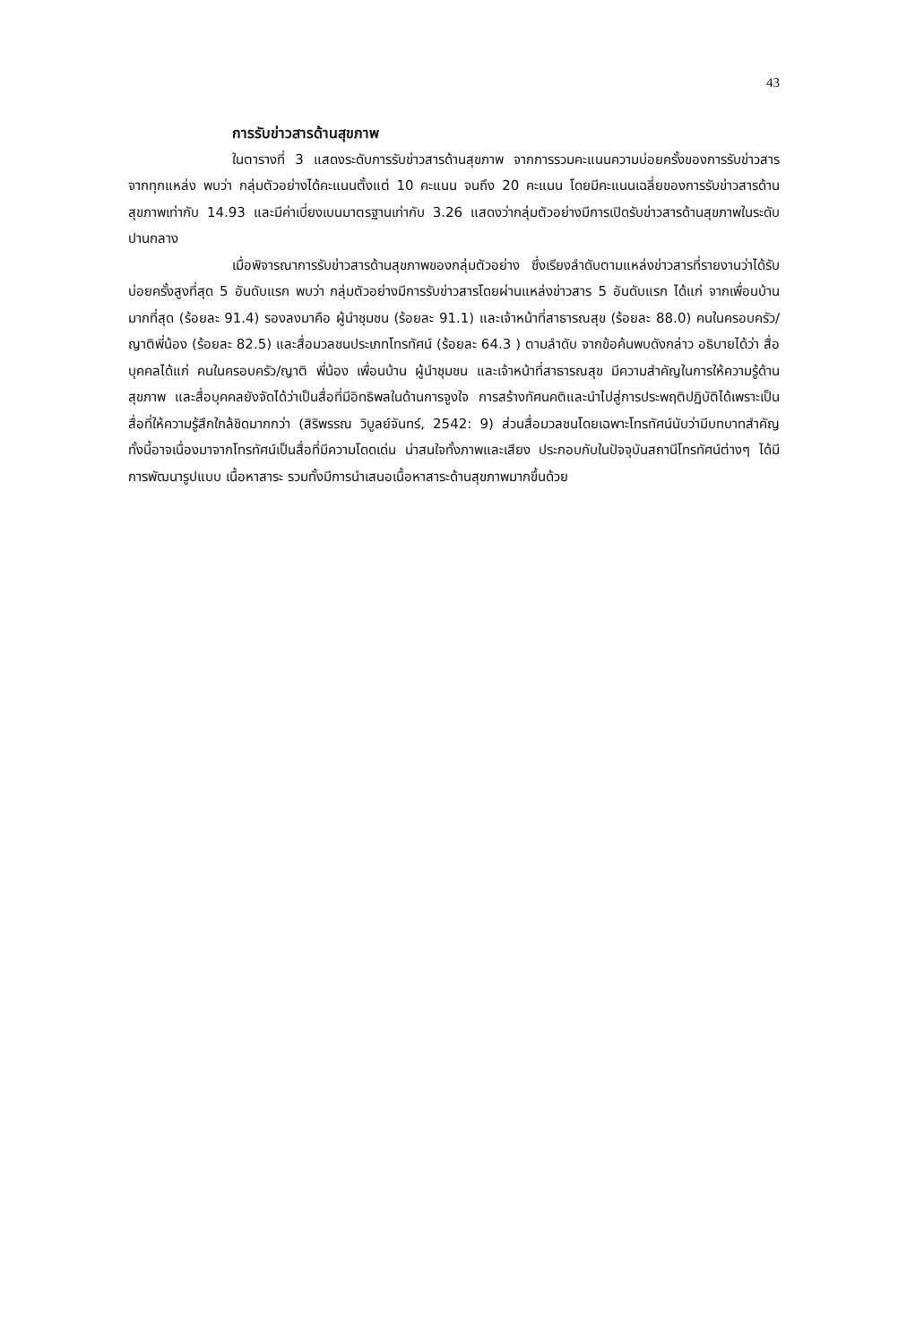43
การรับข่าวสารด้านสุขภาพ
ในตารางที่ 3 แสดงระดับการรับข่าวสารด้านสุขภาพ จากการรวมคะแนนความบ่อยครั้งของการรับข่าวสารจากทุกแหล่ง พบว่า กลุ่มตัวอย่างได้คะแนนตั้งแต่ 10 คะแนน จนถึง 20 คะแนน โดยมีคะแนนเฉลี่ยของการรับข่าวสารด้านสุขภาพเท่ากับ 14.93 และมีค่าเบี่ยงเบนมาตรฐานเท่ากับ 3.26 แสดงว่ากลุ่มตัวอย่างมีการเปิดรับข่าวสารด้านสุขภาพในระดับปานกลาง
เมื่อพิจารณาการรับข่าวสารด้านสุขภาพของกลุ่มตัวอย่าง ซึ่งเรียงลำดับตามแหล่งข่าวสารที่รายงานว่าได้รับบ่อยครั้งสูงที่สุด 5 อันดับแรก พบว่า กลุ่มตัวอย่างมีการรับข่าวสารโดยผ่านแหล่งข่าวสาร 5 อันดับแรก ได้แก่ จากเพื่อนบ้านมากที่สุด (ร้อยละ 91.4) รองลงมาคือ ผู้นำชุมชน (ร้อยละ 91.1) และเจ้าหน้าที่สาธารณสุข (ร้อยละ 88.0) คนในครอบครัว/ญาติพี่น้อง (ร้อยละ 82.5) และสื่อมวลชนประเภทโทรทัศน์ (ร้อยละ 64.3 ) ตามลำดับ จากข้อค้นพบดังกล่าว อธิบายได้ว่า สื่อบุคคลได้แก่ คนในครอบครัว/ญาติ พี่น้อง เพื่อนบ้าน ผู้นำชุมชน และเจ้าหน้าที่สาธารณสุข มีความสำคัญในการให้ความรู้ด้านสุขภาพ และสื่อบุคคลยังจัดได้ว่าเป็นสื่อที่มีอิทธิพลในด้านการจูงใจ การสร้างทัศนคติและนำไปสู่การประพฤติปฏิบัติได้เพราะเป็นสื่อที่ให้ความรู้สึกใกล้ชิดมากกว่า (สิริพรรณ วิบูลย์จันทร์, 2542: 9) ส่วนสื่อมวลชนโดยเฉพาะโทรทัศน์นับว่ามีบทบาทสำคัญ ทั้งนี้อาจเนื่องมาจากโทรทัศน์เป็นสื่อที่มีความโดดเด่น น่าสนใจทั้งภาพและเสียง ประกอบกับในปัจจุบันสถานีโทรทัศน์ต่างๆ ได้มีการพัฒนารูปแบบ เนื้อหาสาระ รวมทั้งมีการนำเสนอเนื้อหาสาระด้านสุขภาพมากขึ้นด้วย